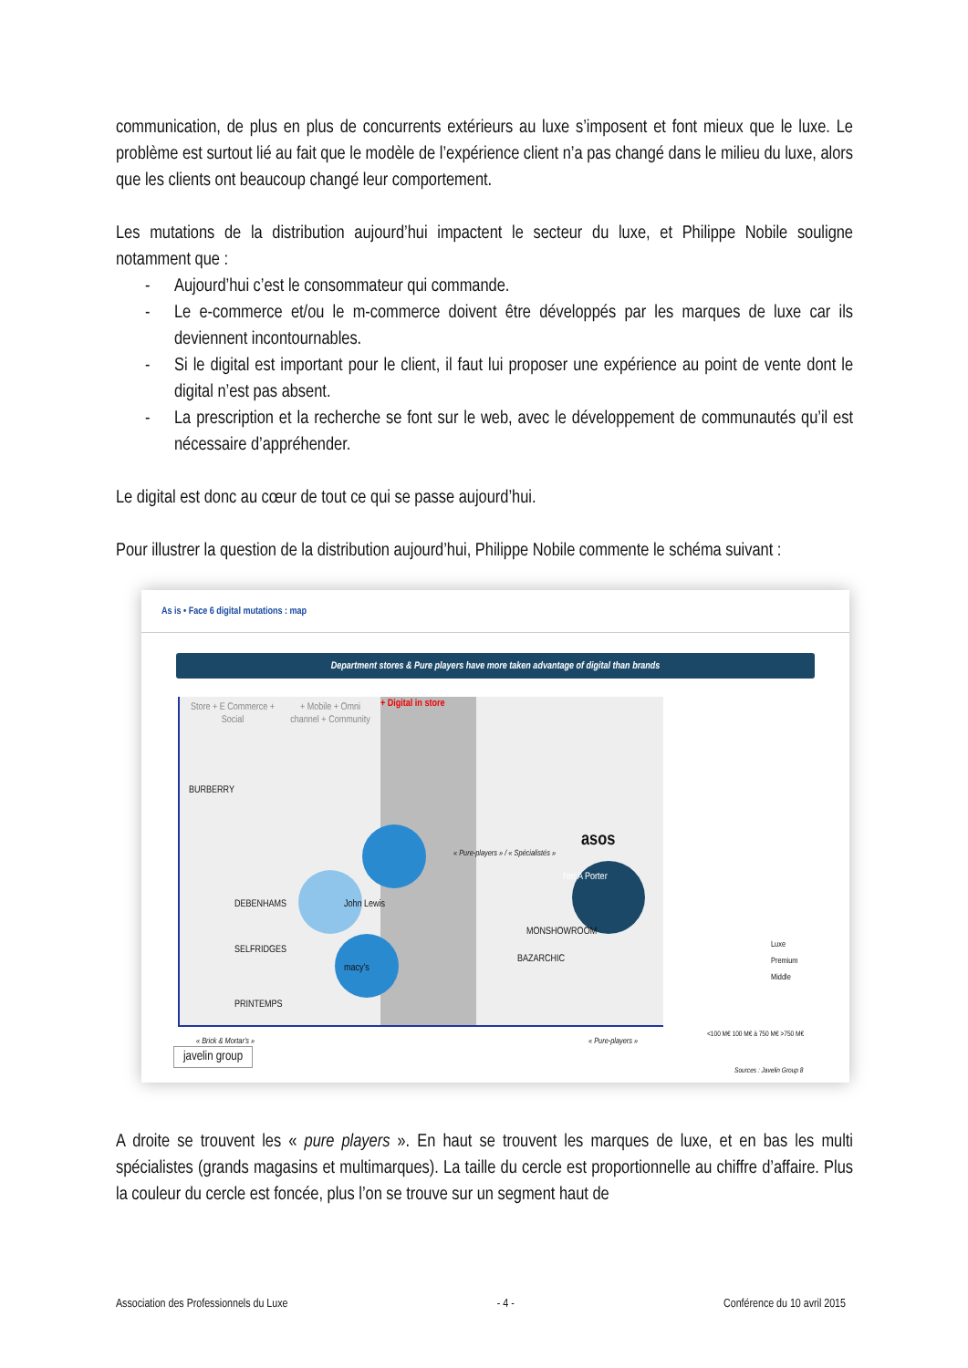communication, de plus en plus de concurrents extérieurs au luxe s’imposent et font mieux que le luxe. Le problème est surtout lié au fait que le modèle de l’expérience client n’a pas changé dans le milieu du luxe, alors que les clients ont beaucoup changé leur comportement.
Les mutations de la distribution aujourd’hui impactent le secteur du luxe, et Philippe Nobile souligne notamment que :
- Aujourd’hui c’est le consommateur qui commande.
- Le e-commerce et/ou le m-commerce doivent être développés par les marques de luxe car ils deviennent incontournables.
- Si le digital est important pour le client, il faut lui proposer une expérience au point de vente dont le digital n’est pas absent.
- La prescription et la recherche se font sur le web, avec le développement de communautés qu’il est nécessaire d’appréhender.
Le digital est donc au cœur de tout ce qui se passe aujourd’hui.
Pour illustrer la question de la distribution aujourd’hui, Philippe Nobile commente le schéma suivant :
As is • Face 6 digital mutations : map
Department stores & Pure players have more taken advantage of digital than brands
Store + E Commerce + Social
+ Mobile + Omni channel + Community
+ Digital in store
« Pure-players » / « Spécialistés »
asos
Net A Porter
DEBENHAMS John Lewis
SELFRIDGES
macy's
PRINTEMPS
MONSHOWROOM
BAZARCHIC
BURBERRY
« Brick & Mortar's » « Pure-players »
Luxe
Premium
Middle
<100 M€ 100 M€ à 750 M€ >750 M€
javelin group
Sources : Javelin Group 8
A droite se trouvent les « pure players ». En haut se trouvent les marques de luxe, et en bas les multi spécialistes (grands magasins et multimarques). La taille du cercle est proportionnelle au chiffre d’affaire. Plus la couleur du cercle est foncée, plus l’on se trouve sur un segment haut de
Association des Professionnels du Luxe - 4 - Conférence du 10 avril 2015